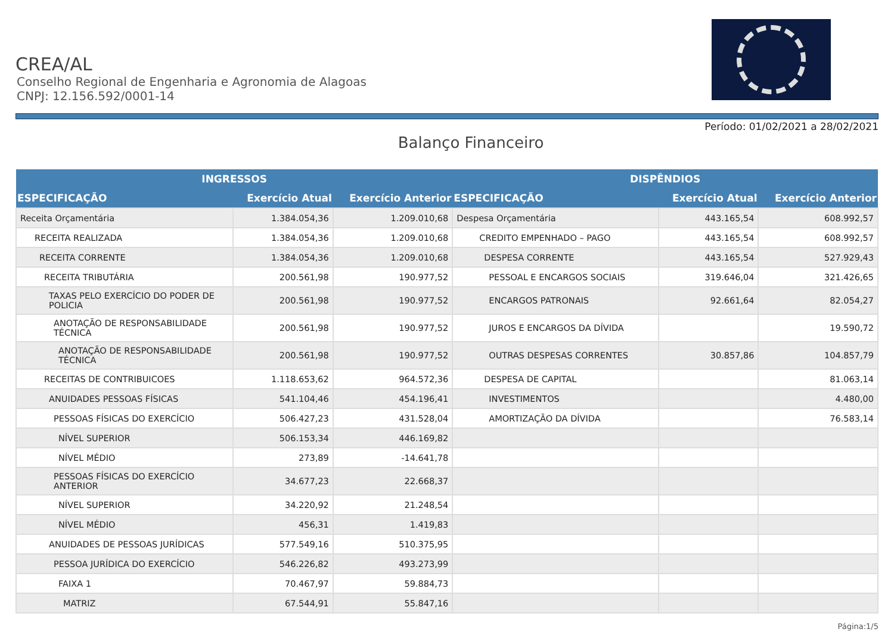CREA/AL
Conselho Regional de Engenharia e Agronomia de Alagoas
CNPJ: 12.156.592/0001-14
Período: 01/02/2021 a 28/02/2021
Balanço Financeiro
| INGRESSOS | | | DISPÊNDIOS | | |
| --- | --- | --- | --- | --- | --- |
| ESPECIFICAÇÃO | Exercício Atual | Exercício Anterior | ESPECIFICAÇÃO | Exercício Atual | Exercício Anterior |
| Receita Orçamentária | 1.384.054,36 | 1.209.010,68 | Despesa Orçamentária | 443.165,54 | 608.992,57 |
| RECEITA REALIZADA | 1.384.054,36 | 1.209.010,68 | CREDITO EMPENHADO – PAGO | 443.165,54 | 608.992,57 |
| RECEITA CORRENTE | 1.384.054,36 | 1.209.010,68 | DESPESA CORRENTE | 443.165,54 | 527.929,43 |
| RECEITA TRIBUTÁRIA | 200.561,98 | 190.977,52 | PESSOAL E ENCARGOS SOCIAIS | 319.646,04 | 321.426,65 |
| TAXAS PELO EXERCÍCIO DO PODER DE POLICIA | 200.561,98 | 190.977,52 | ENCARGOS PATRONAIS | 92.661,64 | 82.054,27 |
| ANOTAÇÃO DE RESPONSABILIDADE TÉCNICA | 200.561,98 | 190.977,52 | JUROS E ENCARGOS DA DÍVIDA | | 19.590,72 |
| ANOTAÇÃO DE RESPONSABILIDADE TÉCNICA | 200.561,98 | 190.977,52 | OUTRAS DESPESAS CORRENTES | 30.857,86 | 104.857,79 |
| RECEITAS DE CONTRIBUICOES | 1.118.653,62 | 964.572,36 | DESPESA DE CAPITAL | | 81.063,14 |
| ANUIDADES PESSOAS FÍSICAS | 541.104,46 | 454.196,41 | INVESTIMENTOS | | 4.480,00 |
| PESSOAS FÍSICAS DO EXERCÍCIO | 506.427,23 | 431.528,04 | AMORTIZAÇÃO DA DÍVIDA | | 76.583,14 |
| NÍVEL SUPERIOR | 506.153,34 | 446.169,82 | | | |
| NÍVEL MÉDIO | 273,89 | -14.641,78 | | | |
| PESSOAS FÍSICAS DO EXERCÍCIO ANTERIOR | 34.677,23 | 22.668,37 | | | |
| NÍVEL SUPERIOR | 34.220,92 | 21.248,54 | | | |
| NÍVEL MÉDIO | 456,31 | 1.419,83 | | | |
| ANUIDADES DE PESSOAS JURÍDICAS | 577.549,16 | 510.375,95 | | | |
| PESSOA JURÍDICA DO EXERCÍCIO | 546.226,82 | 493.273,99 | | | |
| FAIXA 1 | 70.467,97 | 59.884,73 | | | |
| MATRIZ | 67.544,91 | 55.847,16 | | | |
Página:1/5